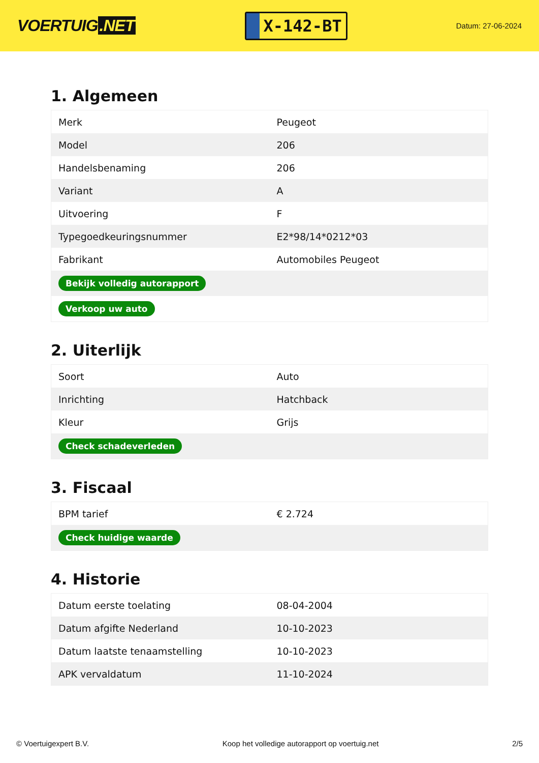VOERTUIG.NET
X-142-BT
Datum: 27-06-2024
1. Algemeen
| Merk | Peugeot |
| Model | 206 |
| Handelsbenaming | 206 |
| Variant | A |
| Uitvoering | F |
| Typegoedkeuringsnummer | E2*98/14*0212*03 |
| Fabrikant | Automobiles Peugeot |
| Bekijk volledig autorapport | |
| Verkoop uw auto | |
2. Uiterlijk
| Soort | Auto |
| Inrichting | Hatchback |
| Kleur | Grijs |
| Check schadeverleden | |
3. Fiscaal
| BPM tarief | € 2.724 |
| Check huidige waarde | |
4. Historie
| Datum eerste toelating | 08-04-2004 |
| Datum afgifte Nederland | 10-10-2023 |
| Datum laatste tenaamstelling | 10-10-2023 |
| APK vervaldatum | 11-10-2024 |
© Voertuigexpert B.V. Koop het volledige autorapport op voertuig.net 2/5